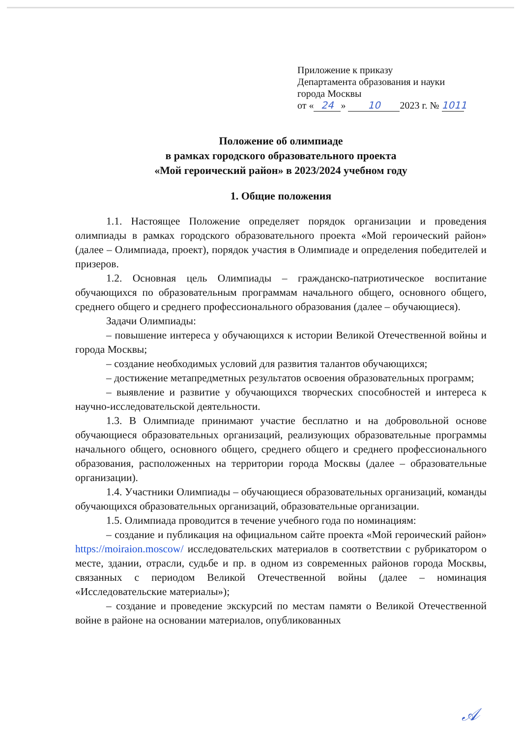Приложение к приказу
Департамента образования и науки
города Москвы
от « 24 » 10 2023 г. № 1011
Положение об олимпиаде
в рамках городского образовательного проекта
«Мой героический район» в 2023/2024 учебном году
1. Общие положения
1.1. Настоящее Положение определяет порядок организации и проведения олимпиады в рамках городского образовательного проекта «Мой героический район» (далее – Олимпиада, проект), порядок участия в Олимпиаде и определения победителей и призеров.
1.2. Основная цель Олимпиады – гражданско-патриотическое воспитание обучающихся по образовательным программам начального общего, основного общего, среднего общего и среднего профессионального образования (далее – обучающиеся).
Задачи Олимпиады:
– повышение интереса у обучающихся к истории Великой Отечественной войны и города Москвы;
– создание необходимых условий для развития талантов обучающихся;
– достижение метапредметных результатов освоения образовательных программ;
– выявление и развитие у обучающихся творческих способностей и интереса к научно-исследовательской деятельности.
1.3. В Олимпиаде принимают участие бесплатно и на добровольной основе обучающиеся образовательных организаций, реализующих образовательные программы начального общего, основного общего, среднего общего и среднего профессионального образования, расположенных на территории города Москвы (далее – образовательные организации).
1.4. Участники Олимпиады – обучающиеся образовательных организаций, команды обучающихся образовательных организаций, образовательные организации.
1.5. Олимпиада проводится в течение учебного года по номинациям:
– создание и публикация на официальном сайте проекта «Мой героический район» https://moiraion.moscow/ исследовательских материалов в соответствии с рубрикатором о месте, здании, отрасли, судьбе и пр. в одном из современных районов города Москвы, связанных с периодом Великой Отечественной войны (далее – номинация «Исследовательские материалы»);
– создание и проведение экскурсий по местам памяти о Великой Отечественной войне в районе на основании материалов, опубликованных
𝒜